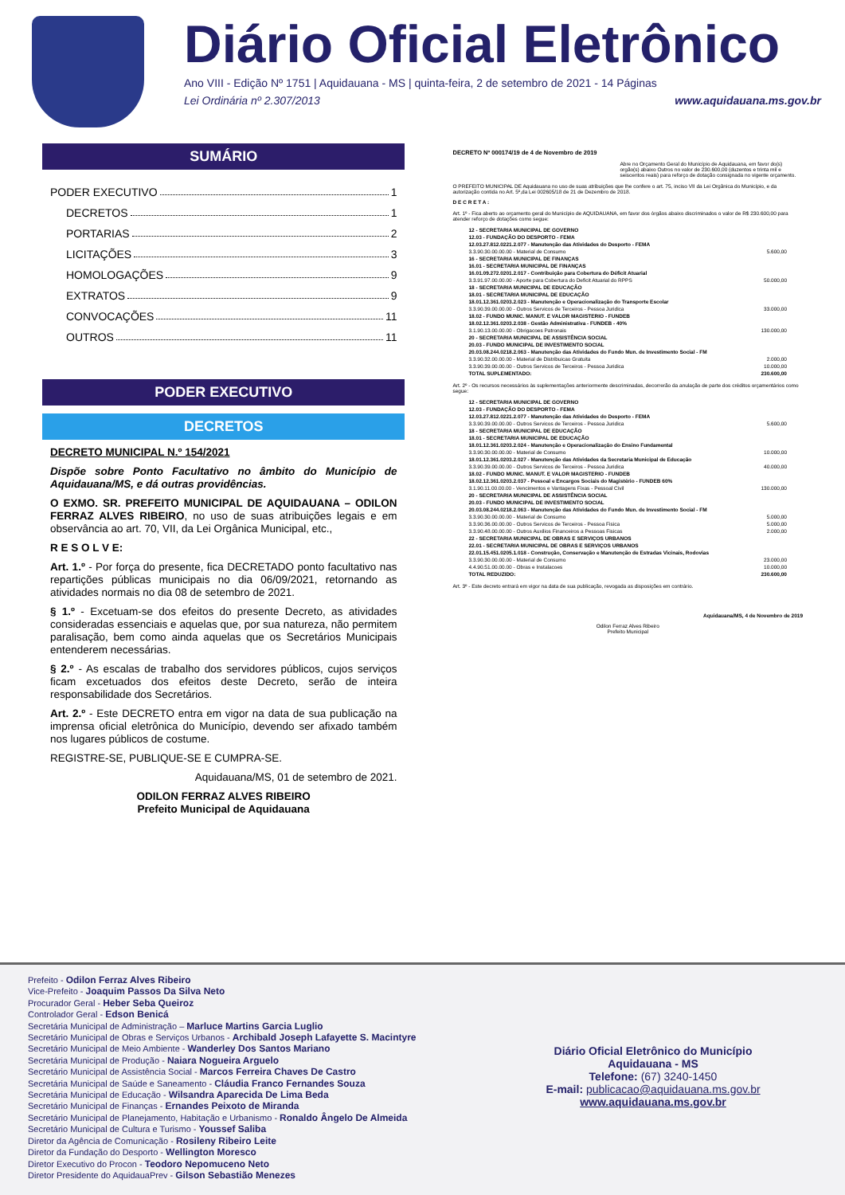Diário Oficial Eletrônico
Ano VIII - Edição Nº 1751 | Aquidauana - MS | quinta-feira, 2 de setembro de 2021 - 14 Páginas
Lei Ordinária nº 2.307/2013 www.aquidauana.ms.gov.br
SUMÁRIO
PODER EXECUTIVO 1
DECRETOS 1
PORTARIAS 2
LICITAÇÕES 3
HOMOLOGAÇÕES 9
EXTRATOS 9
CONVOCAÇÕES 11
OUTROS 11
PODER EXECUTIVO
DECRETOS
DECRETO MUNICIPAL N.º 154/2021
Dispõe sobre Ponto Facultativo no âmbito do Município de Aquidauana/MS, e dá outras providências.
O EXMO. SR. PREFEITO MUNICIPAL DE AQUIDAUANA – ODILON FERRAZ ALVES RIBEIRO, no uso de suas atribuições legais e em observância ao art. 70, VII, da Lei Orgânica Municipal, etc.,
R E S O L V E:
Art. 1.º - Por força do presente, fica DECRETADO ponto facultativo nas repartições públicas municipais no dia 06/09/2021, retornando as atividades normais no dia 08 de setembro de 2021.
§ 1.º - Excetuam-se dos efeitos do presente Decreto, as atividades consideradas essenciais e aquelas que, por sua natureza, não permitem paralisação, bem como ainda aquelas que os Secretários Municipais entenderem necessárias.
§ 2.º - As escalas de trabalho dos servidores públicos, cujos serviços ficam excetuados dos efeitos deste Decreto, serão de inteira responsabilidade dos Secretários.
Art. 2.º - Este DECRETO entra em vigor na data de sua publicação na imprensa oficial eletrônica do Município, devendo ser afixado também nos lugares públicos de costume.
REGISTRE-SE, PUBLIQUE-SE E CUMPRA-SE.
Aquidauana/MS, 01 de setembro de 2021.
ODILON FERRAZ ALVES RIBEIRO
Prefeito Municipal de Aquidauana
DECRETO Nº 000174/19 de 4 de Novembro de 2019
Abre no Orçamento Geral do Município de Aquidauana, em favor do(s) orgão(s) abaixo Outros no valor de 230.600,00 (duzentos e trinta mil e seiscentos reais) para reforço de dotação consignada no vigente orçamento.
O PREFEITO MUNICIPAL DE Aquidauana no uso de suas atribuições que lhe confere o art. 75, inciso VII da Lei Orgânica do Município, e da autorização contida no Art. 5º,da Lei 002605/18 de 21 de Dezembro de 2018.
D E C R E T A :
Art. 1º - Fica aberto ao orçamento geral do Município de AQUIDAUANA, em favor dos órgãos abaixo discriminados o valor de R$ 230.600,00 para atender reforço de dotações como segue:
| 12 - SECRETARIA MUNICIPAL DE GOVERNO | |
| 12.03 - FUNDAÇÃO DO DESPORTO - FEMA | |
| 12.03.27.812.0221.2.077 - Manutenção das Atividades do Desporto - FEMA | |
| 3.3.90.30.00.00.00 - Material de Consumo | 5.600,00 |
| 16 - SECRETARIA MUNICIPAL DE FINANÇAS | |
| 16.01 - SECRETARIA MUNICIPAL DE FINANÇAS | |
| 16.01.09.272.0201.2.017 - Contribuição para Cobertura do Déficit Atuarial | |
| 3.3.91.97.00.00.00 - Aporte para Cobertura do Deficit Atuarial do RPPS | 50.000,00 |
| 18 - SECRETARIA MUNICIPAL DE EDUCAÇÃO | |
| 18.01 - SECRETARIA MUNICIPAL DE EDUCAÇÃO | |
| 18.01.12.361.0203.2.023 - Manutenção e Operacionalização do Transporte Escolar | |
| 3.3.90.39.00.00.00 - Outros Servicos de Terceiros - Pessoa Juridica | 33.000,00 |
| 18.02 - FUNDO MUNIC. MANUT. E VALOR MAGISTERIO - FUNDEB | |
| 18.02.12.361.0203.2.038 - Gestão Administrativa - FUNDEB - 40% | |
| 3.1.90.13.00.00.00 - Obrigacoes Patronais | 130.000,00 |
| 20 - SECRETARIA MUNICIPAL DE ASSISTÊNCIA SOCIAL | |
| 20.03 - FUNDO MUNICIPAL DE INVESTIMENTO SOCIAL | |
| 20.03.08.244.0218.2.063 - Manutenção das Atividades do Fundo Mun. de Investimento Social - FM | |
| 3.3.90.32.00.00.00 - Material de Distribuicao Gratuita | 2.000,00 |
| 3.3.90.39.00.00.00 - Outros Servicos de Terceiros - Pessoa Juridica | 10.000,00 |
| TOTAL SUPLEMENTADO: | 230.600,00 |
Art. 2º - Os recursos necessários às suplementações anteriormente descriminadas, decorrerão da anulação de parte dos créditos orçamentários como segue:
| 12 - SECRETARIA MUNICIPAL DE GOVERNO | |
| 12.03 - FUNDAÇÃO DO DESPORTO - FEMA | |
| 12.03.27.812.0221.2.077 - Manutenção das Atividades do Desporto - FEMA | |
| 3.3.90.39.00.00.00 - Outros Servicos de Terceiros - Pessoa Juridica | 5.600,00 |
| 18 - SECRETARIA MUNICIPAL DE EDUCAÇÃO | |
| 18.01 - SECRETARIA MUNICIPAL DE EDUCAÇÃO | |
| 18.01.12.361.0203.2.024 - Manutenção e Operacionalização do Ensino Fundamental | |
| 3.3.90.30.00.00.00 - Material de Consumo | 10.000,00 |
| 18.01.12.361.0203.2.027 - Manutenção das Atividades da Secretaria Municipal de Educação | |
| 3.3.90.39.00.00.00 - Outros Servicos de Terceiros - Pessoa Juridica | 40.000,00 |
| 18.02 - FUNDO MUNIC. MANUT. E VALOR MAGISTERIO - FUNDEB | |
| 18.02.12.361.0203.2.037 - Pessoal e Encargos Sociais do Magistério - FUNDEB 60% | |
| 3.1.90.11.00.00.00 - Vencimentos e Vantagens Fixas - Pessoal Civil | 130.000,00 |
| 20 - SECRETARIA MUNICIPAL DE ASSISTÊNCIA SOCIAL | |
| 20.03 - FUNDO MUNICIPAL DE INVESTIMENTO SOCIAL | |
| 20.03.08.244.0218.2.063 - Manutenção das Atividades do Fundo Mun. de Investimento Social - FM | |
| 3.3.90.30.00.00.00 - Material de Consumo | 5.000,00 |
| 3.3.90.36.00.00.00 - Outros Servicos de Terceiros - Pessoa Fisica | 5.000,00 |
| 3.3.90.48.00.00.00 - Outros Auxilios Financeiros a Pessoas Fisicas | 2.000,00 |
| 22 - SECRETARIA MUNICIPAL DE OBRAS E SERVIÇOS URBANOS | |
| 22.01 - SECRETARIA MUNICIPAL DE OBRAS E SERVIÇOS URBANOS | |
| 22.01.15.451.0205.1.018 - Construção, Conservação e Manutenção de Estradas Vicinais, Rodovias | |
| 3.3.90.30.00.00.00 - Material de Consumo | 23.000,00 |
| 4.4.90.51.00.00.00 - Obras e Instalacoes | 10.000,00 |
| TOTAL REDUZIDO: | 230.600,00 |
Art. 3º - Este decreto entrará em vigor na data de sua publicação, revogada as disposições em contrário.
Aquidauana/MS, 4 de Novembro de 2019
Odilon Ferraz Alves Ribeiro
Prefeito Municipal
Prefeito - Odilon Ferraz Alves Ribeiro
Vice-Prefeito - Joaquim Passos Da Silva Neto
Procurador Geral - Heber Seba Queiroz
Controlador Geral - Edson Benicá
Secretária Municipal de Administração – Marluce Martins Garcia Luglio
Secretário Municipal de Obras e Serviços Urbanos - Archibald Joseph Lafayette S. Macintyre
Secretário Municipal de Meio Ambiente - Wanderley Dos Santos Mariano
Secretária Municipal de Produção - Naiara Nogueira Arguelo
Secretário Municipal de Assistência Social - Marcos Ferreira Chaves De Castro
Secretária Municipal de Saúde e Saneamento - Cláudia Franco Fernandes Souza
Secretária Municipal de Educação - Wilsandra Aparecida De Lima Beda
Secretário Municipal de Finanças - Ernandes Peixoto de Miranda
Secretário Municipal de Planejamento, Habitação e Urbanismo - Ronaldo Ângelo De Almeida
Secretário Municipal de Cultura e Turismo - Youssef Saliba
Diretor da Agência de Comunicação - Rosileny Ribeiro Leite
Diretor da Fundação do Desporto - Wellington Moresco
Diretor Executivo do Procon - Teodoro Nepomuceno Neto
Diretor Presidente do AquidauaPrev - Gilson Sebastião Menezes
Diário Oficial Eletrônico do Município
Aquidauana - MS
Telefone: (67) 3240-1450
E-mail: publicacao@aquidauana.ms.gov.br
www.aquidauana.ms.gov.br